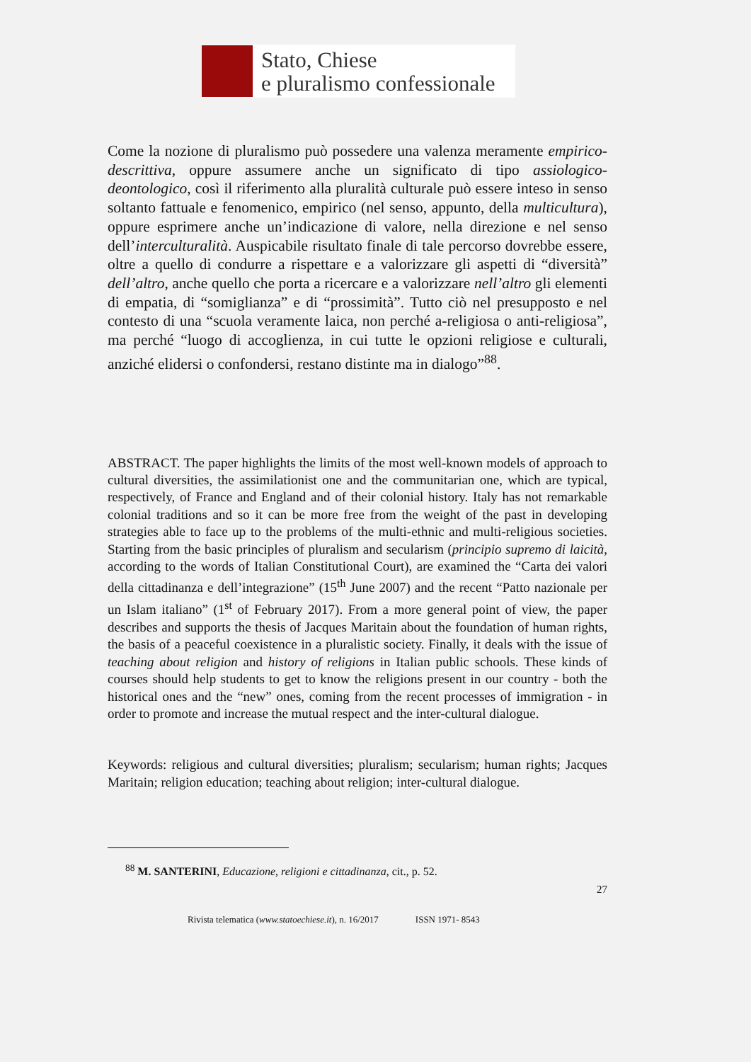Stato, Chiese
e pluralismo confessionale
Come la nozione di pluralismo può possedere una valenza meramente empirico-descrittiva, oppure assumere anche un significato di tipo assiologico-deontologico, così il riferimento alla pluralità culturale può essere inteso in senso soltanto fattuale e fenomenico, empirico (nel senso, appunto, della multicultura), oppure esprimere anche un’indicazione di valore, nella direzione e nel senso dell’interculturalità. Auspicabile risultato finale di tale percorso dovrebbe essere, oltre a quello di condurre a rispettare e a valorizzare gli aspetti di “diversità” dell’altro, anche quello che porta a ricercare e a valorizzare nell’altro gli elementi di empatia, di “somiglianza” e di “prossimità”. Tutto ciò nel presupposto e nel contesto di una “scuola veramente laica, non perché a-religiosa o anti-religiosa”, ma perché “luogo di accoglienza, in cui tutte le opzioni religiose e culturali, anziché elidersi o confondersi, restano distinte ma in dialogo”<sup>88</sup>.
ABSTRACT. The paper highlights the limits of the most well-known models of approach to cultural diversities, the assimilationist one and the communitarian one, which are typical, respectively, of France and England and of their colonial history. Italy has not remarkable colonial traditions and so it can be more free from the weight of the past in developing strategies able to face up to the problems of the multi-ethnic and multi-religious societies. Starting from the basic principles of pluralism and secularism (principio supremo di laicità, according to the words of Italian Constitutional Court), are examined the “Carta dei valori della cittadinanza e dell’integrazione” (15<sup>th</sup> June 2007) and the recent “Patto nazionale per un Islam italiano” (1<sup>st</sup> of February 2017). From a more general point of view, the paper describes and supports the thesis of Jacques Maritain about the foundation of human rights, the basis of a peaceful coexistence in a pluralistic society. Finally, it deals with the issue of teaching about religion and history of religions in Italian public schools. These kinds of courses should help students to get to know the religions present in our country - both the historical ones and the “new” ones, coming from the recent processes of immigration - in order to promote and increase the mutual respect and the inter-cultural dialogue.
Keywords: religious and cultural diversities; pluralism; secularism; human rights; Jacques Maritain; religion education; teaching about religion; inter-cultural dialogue.
<sup>88</sup> M. SANTERINI, Educazione, religioni e cittadinanza, cit., p. 52.
27
Rivista telematica (www.statoechiese.it), n. 16/2017 ISSN 1971- 8543